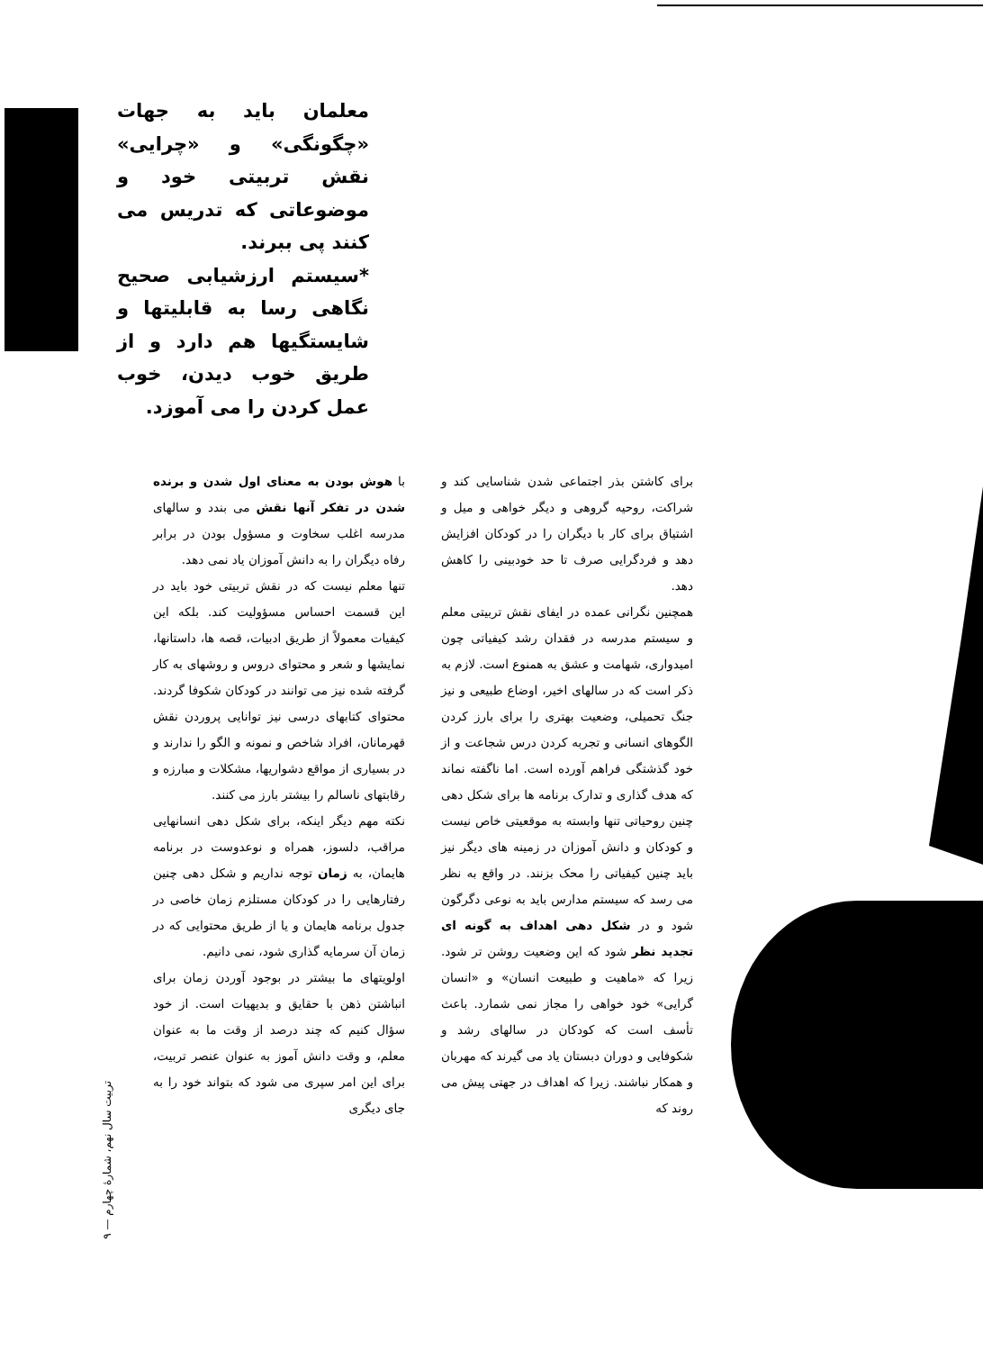معلمان باید به جهات «چگونگی» و «چرایی» نقش تربیتی خود و موضوعاتی که تدریس می کنند پی ببرند.
*سیستم ارزشیابی صحیح نگاهی رسا به قابلیتها و شایستگیها هم دارد و از طریق خوب دیدن، خوب عمل کردن را می آموزد.
برای کاشتن بذر اجتماعی شدن شناسایی کند و شراکت، روحیه گروهی و دیگر خواهی و میل و اشتیاق برای کار با دیگران را در کودکان افزایش دهد و فردگرایی صرف تا حد خودبینی را کاهش دهد.
همچنین نگرانی عمده در ایفای نقش تربیتی معلم و سیستم مدرسه در فقدان رشد کیفیاتی چون امیدواری، شهامت و عشق به همنوع است. لازم به ذکر است که در سالهای اخیر، اوضاع طبیعی و نیز جنگ تحمیلی، وضعیت بهتری را برای بارز کردن الگوهای انسانی و تجربه کردن درس شجاعت و از خود گذشتگی فراهم آورده است. اما ناگفته نماند که هدف گذاری و تدارک برنامه ها برای شکل دهی چنین روحیاتی تنها وابسته به موقعیتی خاص نیست و کودکان و دانش آموزان در زمینه های دیگر نیز باید چنین کیفیاتی را محک بزنند. در واقع به نظر می رسد که سیستم مدارس باید به نوعی دگرگون شود و در شکل دهی اهداف به گونه ای تجدید نظر شود که این وضعیت روشن تر شود. زیرا که «ماهیت و طبیعت انسان» و «انسان گرایی» خود خواهی را مجاز نمی شمارد. باعث تأسف است که کودکان در سالهای رشد و شکوفایی و دوران دبستان یاد می گیرند که مهربان و همکار نباشند. زیرا که اهداف در جهتی پیش می روند که
با هوش بودن به معنای اول شدن و برنده شدن در تفکر آنها نقش می بندد و سالهای مدرسه اغلب سخاوت و مسؤول بودن در برابر رفاه دیگران را به دانش آموزان یاد نمی دهد.
تنها معلم نیست که در نقش تربیتی خود باید در این قسمت احساس مسؤولیت کند. بلکه این کیفیات معمولاً از طریق ادبیات، قصه ها، داستانها، نمایشها و شعر و محتوای دروس و روشهای به کار گرفته شده نیز می توانند در کودکان شکوفا گردند. محتوای کتابهای درسی نیز توانایی پروردن نقش قهرمانان، افراد شاخص و نمونه و الگو را ندارند و در بسیاری از مواقع دشواریها، مشکلات و مبارزه و رقابتهای ناسالم را بیشتر بارز می کنند.
نکته مهم دیگر اینکه، برای شکل دهی انسانهایی مراقب، دلسوز، همراه و نوعدوست در برنامه هایمان، به زمان توجه نداریم و شکل دهی چنین رفتارهایی را در کودکان مستلزم زمان خاصی در جدول برنامه هایمان و یا از طریق محتوایی که در زمان آن سرمایه گذاری شود، نمی دانیم.
اولویتهای ما بیشتر در بوجود آوردن زمان برای انباشتن ذهن با حقایق و بدیهیات است. از خود سؤال کنیم که چند درصد از وقت ما به عنوان معلم، و وقت دانش آموز به عنوان عنصر تربیت، برای این امر سپری می شود که بتواند خود را به جای دیگری
تربیت سال نهم، شمارهٔ چهارم — ۹